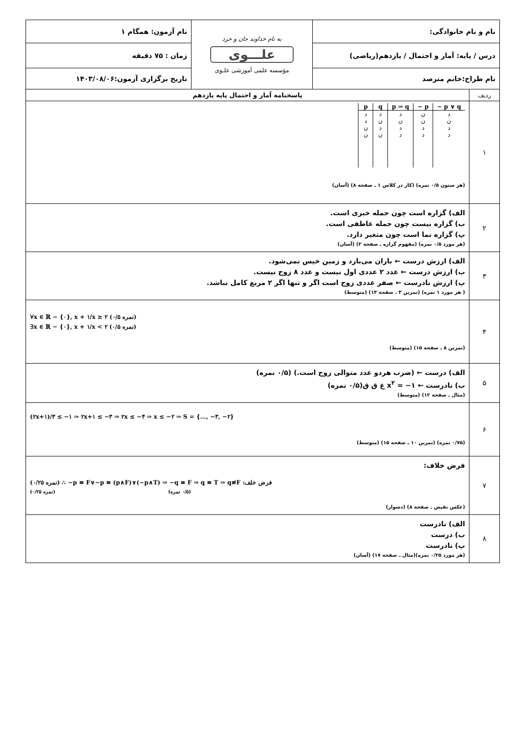| نام و نام خانوادگی: | | به نام خداوند جان و خرد علـــوی مؤسسه علمی آموزشی علـوی | نام آزمون: همگام ۱ |
| درس / پایه: آمار و احتمال / یازدهم(ریاضی) | | | زمان : ۷۵ دقیقه |
| نام طراح:خانم مترصد | | | تاریخ برگزاری آزمون:۱۴۰۳/۰۸/۰۶ |
| ردیف | پاسخنامه آمار و احتمال پایه یازدهم | | |
| ۱ | / p / q / p ⇒ q / ~ p / ~ p ∨ q / / --- / --- / --- / --- / --- / / د / د / د / ن / د / / د / ن / ن / ن / ن / / ن / د / د / د / د / / ن / ن / د / د / د / (هر ستون ۰/۵ نمره) (کار در کلاس ۱ ـ صفحه ۸) (آسان) | | |
| ۲ | الف) گزاره است چون جمله خبری است. ب) گزاره نیست چون جمله عاطفی است. پ) گزاره نما است چون متغیر دارد. (هر مورد ۰/۵ نمره) (مفهوم گزاره ـ صفحه ۲) (آسان) | | |
| ۳ | الف) ارزش درست ← باران می‌بارد و زمین خیس نمی‌شود. ب) ارزش درست ← عدد ۲ عددی اول نیست و عدد ۸ زوج نیست. پ) ارزش نادرست ← صفر عددی زوج است اگر و تنها اگر ۲ مربع کامل نباشد. ( هر مورد ۱ نمره) (تمرین ۳ ـ صفحه ۱۳) (متوسط) | | |
| ۴ | ∀x ∈ ℝ − {۰}, x + ۱/x ≥ ۲ (۰/۵ نمره) ∃x ∈ ℝ − {۰}, x + ۱/x < ۲ (۰/۵ نمره) (تمرین ۸ ـ صفحه ۱۵) (متوسط) | | |
| ۵ | الف) درست ← (ضرب هردو عدد متوالی زوج است.) (۰/۵ نمره) ب) نادرست ← x<sup>۲</sup> = −۱ غ ق ق(۰/۵ نمره) (مثال ـ صفحه ۱۲) (متوسط) | | |
| ۶ | (۲x+۱)/۳ ≤ −۱ ⇒ ۲x+۱ ≤ −۳ ⇒ ۲x ≤ −۴ ⇒ x ≤ −۲ ⇒ S = {…, −۳, −۲} (۰/۷۵ نمره) (تمرین ۱۰ ـ صفحه ۱۵) (متوسط) | | |
| ۷ | فرض خلاف: (۰/۲۵ نمره) ∴ ~p ≡ F∨~p ≡ (p∧F)∨(~p∧T) ⇒ ~q ≡ F ⇒ q ≡ T ⇒ q≢F :فرض خلف (۰/۲۵ نمره) (۰/۵ نمره) (عکس نقیض ـ صفحه ۸) (دشوار) | | |
| ۸ | الف) نادرست ب) درست پ) نادرست (هر مورد ۰/۲۵ نمره)(مثال ـ صفحه ۱۷) (آسان) | | |